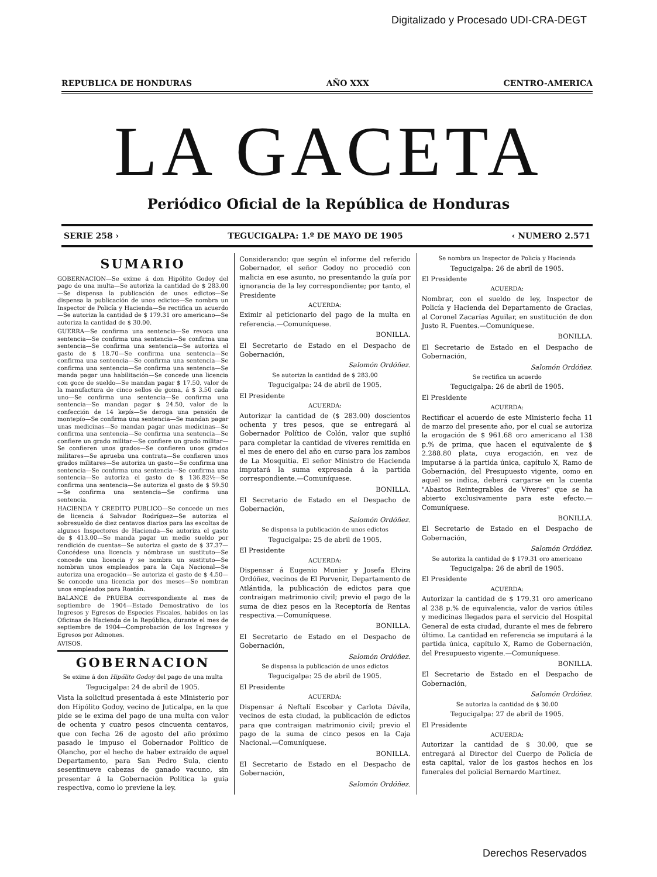Digitalizado y Procesado UDI-CRA-DEGT
REPUBLICA DE HONDURAS AÑO XXX CENTRO-AMERICA
LA GACETA
Periódico Oficial de la República de Honduras
SERIE 258 › TEGUCIGALPA: 1.º DE MAYO DE 1905 ‹ NUMERO 2.571
SUMARIO
GOBERNACION—Se exime á don Hipólito Godoy del pago de una multa—Se autoriza la cantidad de $ 283.00—Se dispensa la publicación de unos edictos—Se dispensa la publicación de unos edictos—Se nombra un Inspector de Policía y Hacienda—Se rectifica un acuerdo—Se autoriza la cantidad de $ 179.31 oro americano—Se autoriza la cantidad de $ 30.00.
GUERRA—Se confirma una sentencia—Se revoca una sentencia—Se confirma una sentencia—Se confirma una sentencia—Se confirma una sentencia—Se autoriza el gasto de $ 18.70—Se confirma una sentencia—Se confirma una sentencia—Se confirma una sentencia—Se confirma una sentencia—Se confirma una sentencia—Se manda pagar una habilitación—Se concede una licencia con goce de sueldo—Se mandan pagar $ 17.50, valor de la manufactura de cinco sellos de goma, á $ 3.50 cada uno—Se confirma una sentencia—Se confirma una sentencia—Se mandan pagar $ 24.50, valor de la confección de 14 kepís—Se deroga una pensión de montepío—Se confirma una sentencia—Se mandan pagar unas medicinas—Se mandan pagar unas medicinas—Se confirma una sentencia—Se confirma una sentencia—Se confiere un grado militar—Se confiere un grado militar—Se confieren unos grados—Se confieren unos grados militares—Se aprueba una contrata—Se confieren unos grados militares—Se autoriza un gasto—Se confirma una sentencia—Se confirma una sentencia—Se confirma una sentencia—Se autoriza el gasto de $ 136.82½—Se confirma una sentencia—Se autoriza el gasto de $ 59.50—Se confirma una sentencia—Se confirma una sentencia.
HACIENDA Y CREDITO PUBLICO—Se concede un mes de licencia á Salvador Rodríguez—Se autoriza el sobresueldo de diez centavos diarios para las escoltas de algunos Inspectores de Hacienda—Se autoriza el gasto de $ 413.00—Se manda pagar un medio sueldo por rendición de cuentas—Se autoriza el gasto de $ 37.37—Concédese una licencia y nómbrase un sustituto—Se concede una licencia y se nombra un sustituto—Se nombran unos empleados para la Caja Nacional—Se autoriza una erogación—Se autoriza el gasto de $ 4.50—Se concede una licencia por dos meses—Se nombran unos empleados para Roatán.
BALANCE de PRUEBA correspondiente al mes de septiembre de 1904—Estado Demostrativo de los Ingresos y Egresos de Especies Fiscales, habidos en las Oficinas de Hacienda de la República, durante el mes de septiembre de 1904—Comprobación de los Ingresos y Egresos por Admones.
AVISOS.
GOBERNACION
Se exime á don Hipólito Godoy del pago de una multa
Tegucigalpa: 24 de abril de 1905.
Vista la solicitud presentada á este Ministerio por don Hipólito Godoy, vecino de Juticalpa, en la que pide se le exima del pago de una multa con valor de ochenta y cuatro pesos cincuenta centavos, que con fecha 26 de agosto del año próximo pasado le impuso el Gobernador Político de Olancho, por el hecho de haber extraído de aquel Departamento, para San Pedro Sula, ciento sesentinueve cabezas de ganado vacuno, sin presentar á la Gobernación Política la guía respectiva, como lo previene la ley.
Considerando: que según el informe del referido Gobernador, el señor Godoy no procedió con malicia en ese asunto, no presentando la guía por ignorancia de la ley correspondiente; por tanto, el Presidente
ACUERDA:
Eximir al peticionario del pago de la multa en referencia.—Comuníquese.
BONILLA.
El Secretario de Estado en el Despacho de Gobernación,
Salomón Ordóñez.
Se autoriza la cantidad de $ 283.00
Tegucigalpa: 24 de abril de 1905.
El Presidente
ACUERDA:
Autorizar la cantidad de ($ 283.00) doscientos ochenta y tres pesos, que se entregará al Gobernador Político de Colón, valor que suplió para completar la cantidad de víveres remitida en el mes de enero del año en curso para los zambos de La Mosquitia. El señor Ministro de Hacienda imputará la suma expresada á la partida correspondiente.—Comuníquese.
BONILLA.
El Secretario de Estado en el Despacho de Gobernación,
Salomón Ordóñez.
Se dispensa la publicación de unos edictos
Tegucigalpa: 25 de abril de 1905.
El Presidente
ACUERDA:
Dispensar á Eugenio Munier y Josefa Elvira Ordóñez, vecinos de El Porvenir, Departamento de Atlántida, la publicación de edictos para que contraigan matrimonio civil; previo el pago de la suma de diez pesos en la Receptoría de Rentas respectiva.—Comuníquese.
BONILLA.
El Secretario de Estado en el Despacho de Gobernación,
Salomón Ordóñez.
Se dispensa la publicación de unos edictos
Tegucigalpa: 25 de abril de 1905.
El Presidente
ACUERDA:
Dispensar á Neftalí Escobar y Carlota Dávila, vecinos de esta ciudad, la publicación de edictos para que contraigan matrimonio civil; previo el pago de la suma de cinco pesos en la Caja Nacional.—Comuníquese.
BONILLA.
El Secretario de Estado en el Despacho de Gobernación,
Salomón Ordóñez.
Se nombra un Inspector de Policía y Hacienda
Tegucigalpa: 26 de abril de 1905.
El Presidente
ACUERDA:
Nombrar, con el sueldo de ley, Inspector de Policía y Hacienda del Departamento de Gracias, al Coronel Zacarías Aguilar, en sustitución de don Justo R. Fuentes.—Comuníquese.
BONILLA.
El Secretario de Estado en el Despacho de Gobernación,
Salomón Ordóñez.
Se rectifica un acuerdo
Tegucigalpa: 26 de abril de 1905.
El Presidente
ACUERDA:
Rectificar el acuerdo de este Ministerio fecha 11 de marzo del presente año, por el cual se autoriza la erogación de $ 961.68 oro americano al 138 p.% de prima, que hacen el equivalente de $ 2.288.80 plata, cuya erogación, en vez de imputarse á la partida única, capítulo X, Ramo de Gobernación, del Presupuesto vigente, como en aquél se indica, deberá cargarse en la cuenta "Abastos Reintegrables de Víveres" que se ha abierto exclusivamente para este efecto.—Comuníquese.
BONILLA.
El Secretario de Estado en el Despacho de Gobernación,
Salomón Ordóñez.
Se autoriza la cantidad de $ 179.31 oro americano
Tegucigalpa: 26 de abril de 1905.
El Presidente
ACUERDA:
Autorizar la cantidad de $ 179.31 oro americano al 238 p.% de equivalencia, valor de varios útiles y medicinas llegados para el servicio del Hospital General de esta ciudad, durante el mes de febrero último. La cantidad en referencia se imputará á la partida única, capítulo X, Ramo de Gobernación, del Presupuesto vigente.—Comuníquese.
BONILLA.
El Secretario de Estado en el Despacho de Gobernación,
Salomón Ordóñez.
Se autoriza la cantidad de $ 30.00
Tegucigalpa: 27 de abril de 1905.
El Presidente
ACUERDA:
Autorizar la cantidad de $ 30.00, que se entregará al Director del Cuerpo de Policía de esta capital, valor de los gastos hechos en los funerales del policial Bernardo Martínez.
Derechos Reservados